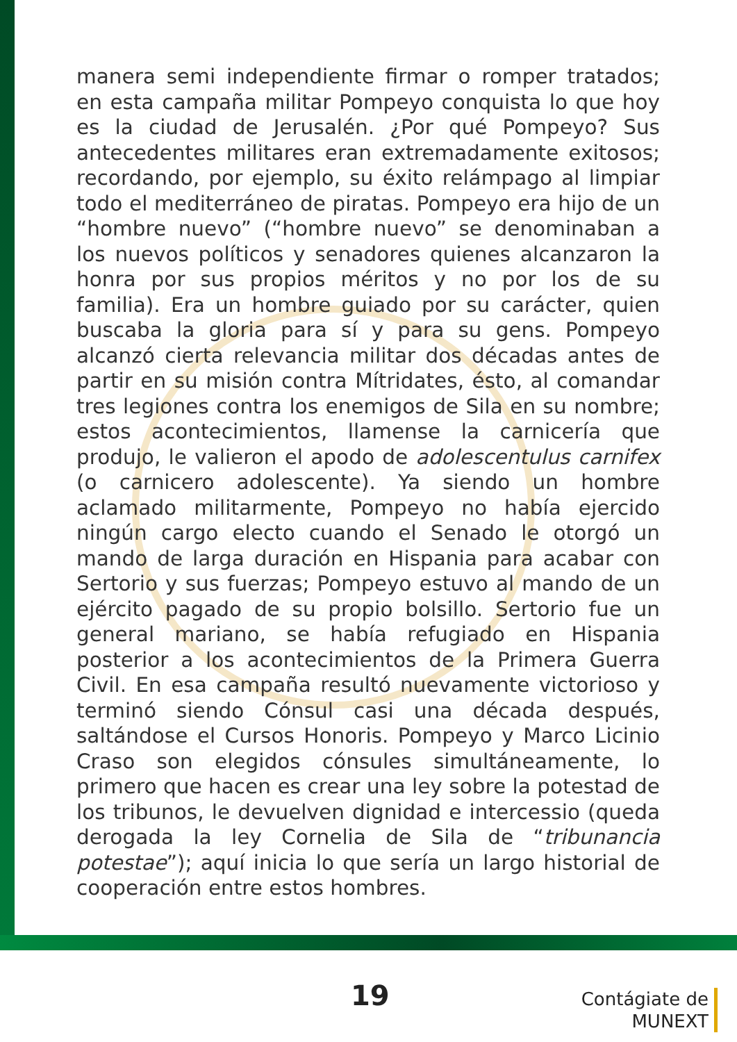manera semi independiente firmar o romper tratados; en esta campaña militar Pompeyo conquista lo que hoy es la ciudad de Jerusalén. ¿Por qué Pompeyo? Sus antecedentes militares eran extremadamente exitosos; recordando, por ejemplo, su éxito relámpago al limpiar todo el mediterráneo de piratas. Pompeyo era hijo de un “hombre nuevo” (“hombre nuevo” se denominaban a los nuevos políticos y senadores quienes alcanzaron la honra por sus propios méritos y no por los de su familia). Era un hombre guiado por su carácter, quien buscaba la gloria para sí y para su gens. Pompeyo alcanzó cierta relevancia militar dos décadas antes de partir en su misión contra Mítridates, ésto, al comandar tres legiones contra los enemigos de Sila en su nombre; estos acontecimientos, llamense la carnicería que produjo, le valieron el apodo de adolescentulus carnifex (o carnicero adolescente). Ya siendo un hombre aclamado militarmente, Pompeyo no había ejercido ningún cargo electo cuando el Senado le otorgó un mando de larga duración en Hispania para acabar con Sertorio y sus fuerzas; Pompeyo estuvo al mando de un ejército pagado de su propio bolsillo. Sertorio fue un general mariano, se había refugiado en Hispania posterior a los acontecimientos de la Primera Guerra Civil. En esa campaña resultó nuevamente victorioso y terminó siendo Cónsul casi una década después, saltándose el Cursos Honoris. Pompeyo y Marco Licinio Craso son elegidos cónsules simultáneamente, lo primero que hacen es crear una ley sobre la potestad de los tribunos, le devuelven dignidad e intercessio (queda derogada la ley Cornelia de Sila de “tribunancia potestae”); aquí inicia lo que sería un largo historial de cooperación entre estos hombres.
19
Contágiate de
MUNEXT